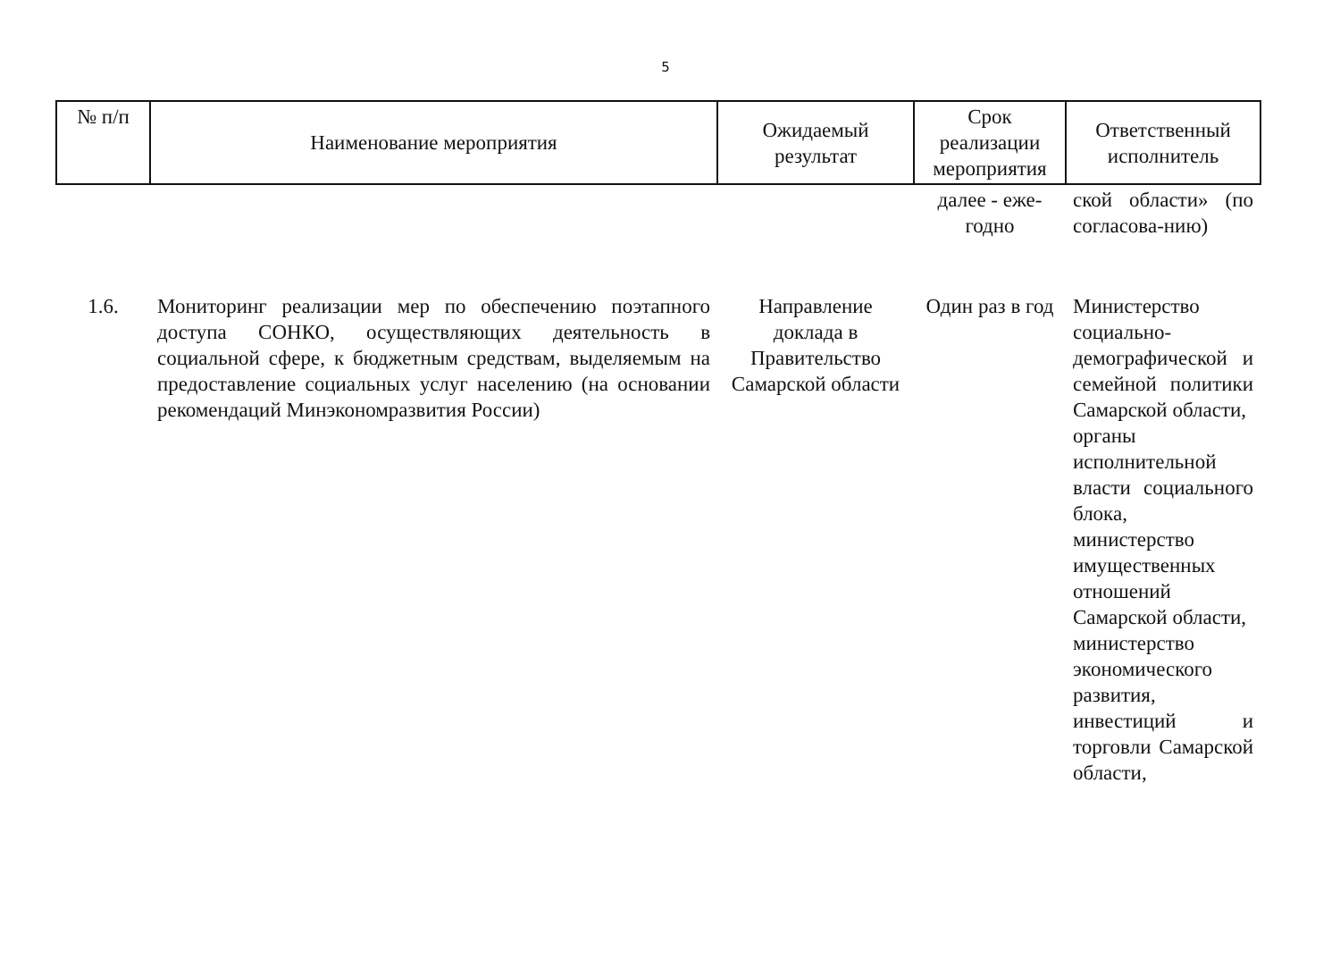5
| № п/п | Наименование мероприятия | Ожидаемый результат | Срок реализации мероприятия | Ответственный исполнитель |
| --- | --- | --- | --- | --- |
| | | | далее - еже-годно | ской области» (по согласова-нию) |
| 1.6. | Мониторинг реализации мер по обеспечению поэтапного доступа СОНКО, осуществляющих деятельность в социальной сфере, к бюджетным средствам, выделяемым на предоставление социальных услуг населению (на основании рекомендаций Минэкономразвития России) | Направление доклада в Правительство Самарской области | Один раз в год | Министерство социально-демографической и семейной политики Самарской области, органы исполнительной власти социального блока, министерство имущественных отношений Самарской области, министерство экономического развития, инвестиций и торговли Самарской области, |